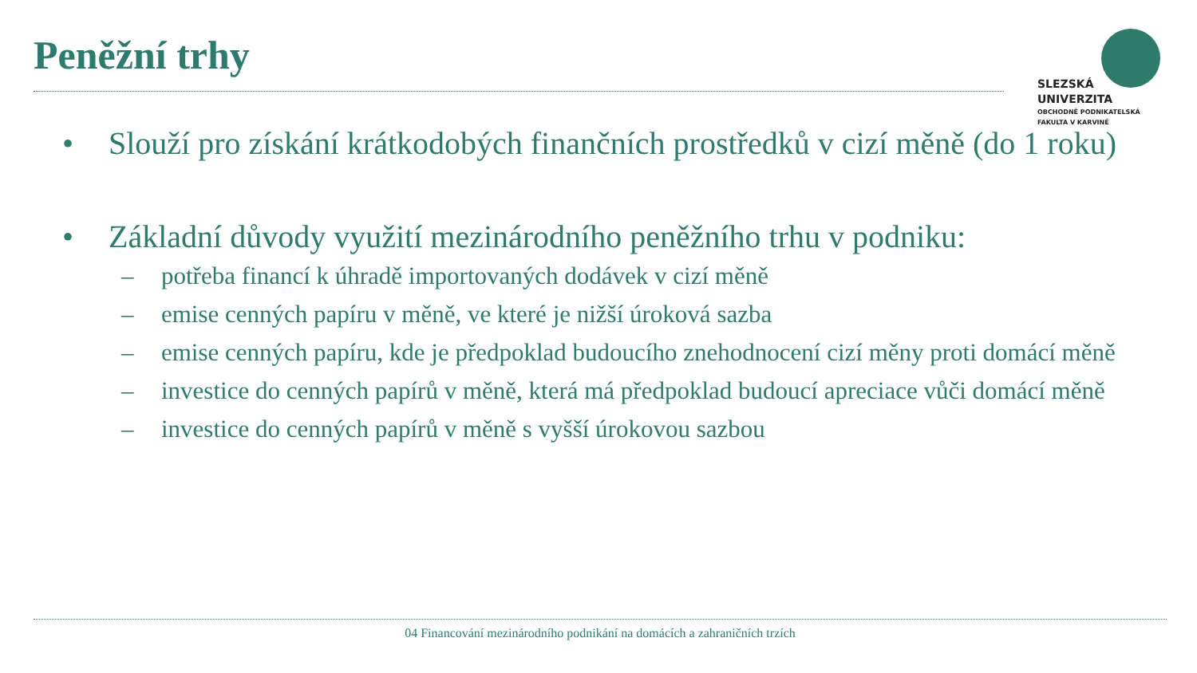Peněžní trhy
SLEZSKÁ
UNIVERZITA
OBCHODNĚ PODNIKATELSKÁ
FAKULTA V KARVINÉ
• Slouží pro získání krátkodobých finančních prostředků v cizí měně (do 1 roku)
• Základní důvody využití mezinárodního peněžního trhu v podniku:
– potřeba financí k úhradě importovaných dodávek v cizí měně
– emise cenných papíru v měně, ve které je nižší úroková sazba
– emise cenných papíru, kde je předpoklad budoucího znehodnocení cizí měny proti domácí měně
– investice do cenných papírů v měně, která má předpoklad budoucí apreciace vůči domácí měně
– investice do cenných papírů v měně s vyšší úrokovou sazbou
04 Financování mezinárodního podnikání na domácích a zahraničních trzích